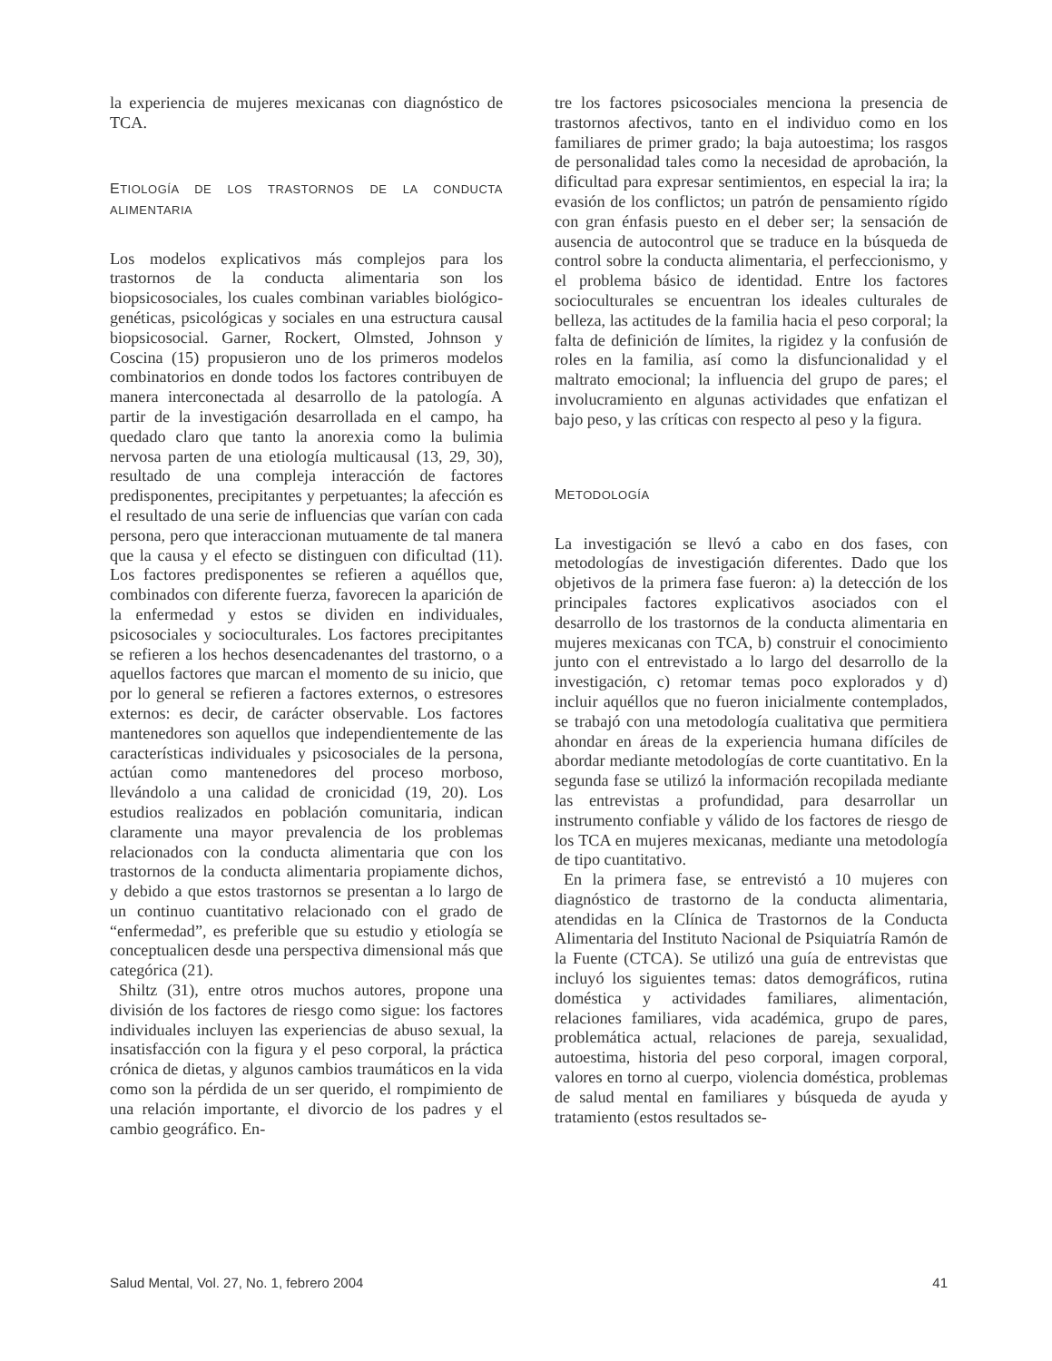la experiencia de mujeres mexicanas con diagnóstico de TCA.
ETIOLOGÍA DE LOS TRASTORNOS DE LA CONDUCTA ALIMENTARIA
Los modelos explicativos más complejos para los trastornos de la conducta alimentaria son los biopsicosociales, los cuales combinan variables biológico-genéticas, psicológicas y sociales en una estructura causal biopsicosocial. Garner, Rockert, Olmsted, Johnson y Coscina (15) propusieron uno de los primeros modelos combinatorios en donde todos los factores contribuyen de manera interconectada al desarrollo de la patología. A partir de la investigación desarrollada en el campo, ha quedado claro que tanto la anorexia como la bulimia nervosa parten de una etiología multicausal (13, 29, 30), resultado de una compleja interacción de factores predisponentes, precipitantes y perpetuantes; la afección es el resultado de una serie de influencias que varían con cada persona, pero que interaccionan mutuamente de tal manera que la causa y el efecto se distinguen con dificultad (11). Los factores predisponentes se refieren a aquéllos que, combinados con diferente fuerza, favorecen la aparición de la enfermedad y estos se dividen en individuales, psicosociales y socioculturales. Los factores precipitantes se refieren a los hechos desencadenantes del trastorno, o a aquellos factores que marcan el momento de su inicio, que por lo general se refieren a factores externos, o estresores externos: es decir, de carácter observable. Los factores mantenedores son aquellos que independientemente de las características individuales y psicosociales de la persona, actúan como mantenedores del proceso morboso, llevándolo a una calidad de cronicidad (19, 20). Los estudios realizados en población comunitaria, indican claramente una mayor prevalencia de los problemas relacionados con la conducta alimentaria que con los trastornos de la conducta alimentaria propiamente dichos, y debido a que estos trastornos se presentan a lo largo de un continuo cuantitativo relacionado con el grado de “enfermedad”, es preferible que su estudio y etiología se conceptualicen desde una perspectiva dimensional más que categórica (21).
Shiltz (31), entre otros muchos autores, propone una división de los factores de riesgo como sigue: los factores individuales incluyen las experiencias de abuso sexual, la insatisfacción con la figura y el peso corporal, la práctica crónica de dietas, y algunos cambios traumáticos en la vida como son la pérdida de un ser querido, el rompimiento de una relación importante, el divorcio de los padres y el cambio geográfico. En-
tre los factores psicosociales menciona la presencia de trastornos afectivos, tanto en el individuo como en los familiares de primer grado; la baja autoestima; los rasgos de personalidad tales como la necesidad de aprobación, la dificultad para expresar sentimientos, en especial la ira; la evasión de los conflictos; un patrón de pensamiento rígido con gran énfasis puesto en el deber ser; la sensación de ausencia de autocontrol que se traduce en la búsqueda de control sobre la conducta alimentaria, el perfeccionismo, y el problema básico de identidad. Entre los factores socioculturales se encuentran los ideales culturales de belleza, las actitudes de la familia hacia el peso corporal; la falta de definición de límites, la rigidez y la confusión de roles en la familia, así como la disfuncionalidad y el maltrato emocional; la influencia del grupo de pares; el involucramiento en algunas actividades que enfatizan el bajo peso, y las críticas con respecto al peso y la figura.
METODOLOGÍA
La investigación se llevó a cabo en dos fases, con metodologías de investigación diferentes. Dado que los objetivos de la primera fase fueron: a) la detección de los principales factores explicativos asociados con el desarrollo de los trastornos de la conducta alimentaria en mujeres mexicanas con TCA, b) construir el conocimiento junto con el entrevistado a lo largo del desarrollo de la investigación, c) retomar temas poco explorados y d) incluir aquéllos que no fueron inicialmente contemplados, se trabajó con una metodología cualitativa que permitiera ahondar en áreas de la experiencia humana difíciles de abordar mediante metodologías de corte cuantitativo. En la segunda fase se utilizó la información recopilada mediante las entrevistas a profundidad, para desarrollar un instrumento confiable y válido de los factores de riesgo de los TCA en mujeres mexicanas, mediante una metodología de tipo cuantitativo.
En la primera fase, se entrevistó a 10 mujeres con diagnóstico de trastorno de la conducta alimentaria, atendidas en la Clínica de Trastornos de la Conducta Alimentaria del Instituto Nacional de Psiquiatría Ramón de la Fuente (CTCA). Se utilizó una guía de entrevistas que incluyó los siguientes temas: datos demográficos, rutina doméstica y actividades familiares, alimentación, relaciones familiares, vida académica, grupo de pares, problemática actual, relaciones de pareja, sexualidad, autoestima, historia del peso corporal, imagen corporal, valores en torno al cuerpo, violencia doméstica, problemas de salud mental en familiares y búsqueda de ayuda y tratamiento (estos resultados se-
Salud Mental, Vol. 27, No. 1, febrero 2004 41